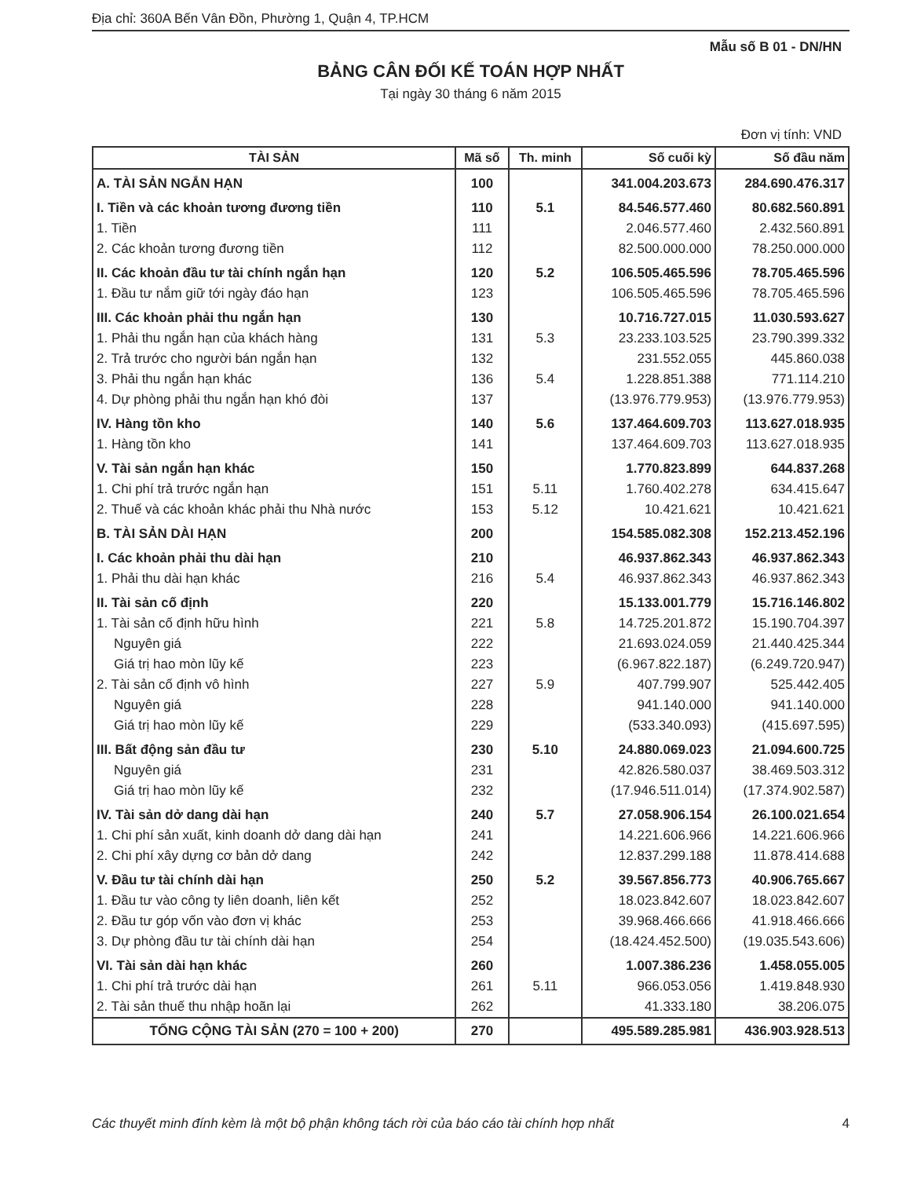Địa chỉ: 360A Bến Vân Đồn, Phường 1, Quận 4, TP.HCM
Mẫu số B 01 - DN/HN
BẢNG CÂN ĐỐI KẾ TOÁN HỢP NHẤT
Tại ngày 30 tháng 6 năm 2015
Đơn vị tính: VND
| TÀI SẢN | Mã số | Th. minh | Số cuối kỳ | Số đầu năm |
| --- | --- | --- | --- | --- |
| A. TÀI SẢN NGẮN HẠN | 100 | | 341.004.203.673 | 284.690.476.317 |
| I. Tiền và các khoản tương đương tiền | 110 | 5.1 | 84.546.577.460 | 80.682.560.891 |
| 1. Tiền | 111 | | 2.046.577.460 | 2.432.560.891 |
| 2. Các khoản tương đương tiền | 112 | | 82.500.000.000 | 78.250.000.000 |
| II. Các khoản đầu tư tài chính ngắn hạn | 120 | 5.2 | 106.505.465.596 | 78.705.465.596 |
| 1. Đầu tư nắm giữ tới ngày đáo hạn | 123 | | 106.505.465.596 | 78.705.465.596 |
| III. Các khoản phải thu ngắn hạn | 130 | | 10.716.727.015 | 11.030.593.627 |
| 1. Phải thu ngắn hạn của khách hàng | 131 | 5.3 | 23.233.103.525 | 23.790.399.332 |
| 2. Trả trước cho người bán ngắn hạn | 132 | | 231.552.055 | 445.860.038 |
| 3. Phải thu ngắn hạn khác | 136 | 5.4 | 1.228.851.388 | 771.114.210 |
| 4. Dự phòng phải thu ngắn hạn khó đòi | 137 | | (13.976.779.953) | (13.976.779.953) |
| IV. Hàng tồn kho | 140 | 5.6 | 137.464.609.703 | 113.627.018.935 |
| 1. Hàng tồn kho | 141 | | 137.464.609.703 | 113.627.018.935 |
| V. Tài sản ngắn hạn khác | 150 | | 1.770.823.899 | 644.837.268 |
| 1. Chi phí trả trước ngắn hạn | 151 | 5.11 | 1.760.402.278 | 634.415.647 |
| 2. Thuế và các khoản khác phải thu Nhà nước | 153 | 5.12 | 10.421.621 | 10.421.621 |
| B. TÀI SẢN DÀI HẠN | 200 | | 154.585.082.308 | 152.213.452.196 |
| I. Các khoản phải thu dài hạn | 210 | | 46.937.862.343 | 46.937.862.343 |
| 1. Phải thu dài hạn khác | 216 | 5.4 | 46.937.862.343 | 46.937.862.343 |
| II. Tài sản cố định | 220 | | 15.133.001.779 | 15.716.146.802 |
| 1. Tài sản cố định hữu hình | 221 | 5.8 | 14.725.201.872 | 15.190.704.397 |
| Nguyên giá | 222 | | 21.693.024.059 | 21.440.425.344 |
| Giá trị hao mòn lũy kế | 223 | | (6.967.822.187) | (6.249.720.947) |
| 2. Tài sản cố định vô hình | 227 | 5.9 | 407.799.907 | 525.442.405 |
| Nguyên giá | 228 | | 941.140.000 | 941.140.000 |
| Giá trị hao mòn lũy kế | 229 | | (533.340.093) | (415.697.595) |
| III. Bất động sản đầu tư | 230 | 5.10 | 24.880.069.023 | 21.094.600.725 |
| Nguyên giá | 231 | | 42.826.580.037 | 38.469.503.312 |
| Giá trị hao mòn lũy kế | 232 | | (17.946.511.014) | (17.374.902.587) |
| IV. Tài sản dở dang dài hạn | 240 | 5.7 | 27.058.906.154 | 26.100.021.654 |
| 1. Chi phí sản xuất, kinh doanh dở dang dài hạn | 241 | | 14.221.606.966 | 14.221.606.966 |
| 2. Chi phí xây dựng cơ bản dở dang | 242 | | 12.837.299.188 | 11.878.414.688 |
| V. Đầu tư tài chính dài hạn | 250 | 5.2 | 39.567.856.773 | 40.906.765.667 |
| 1. Đầu tư vào công ty liên doanh, liên kết | 252 | | 18.023.842.607 | 18.023.842.607 |
| 2. Đầu tư góp vốn vào đơn vị khác | 253 | | 39.968.466.666 | 41.918.466.666 |
| 3. Dự phòng đầu tư tài chính dài hạn | 254 | | (18.424.452.500) | (19.035.543.606) |
| VI. Tài sản dài hạn khác | 260 | | 1.007.386.236 | 1.458.055.005 |
| 1. Chi phí trả trước dài hạn | 261 | 5.11 | 966.053.056 | 1.419.848.930 |
| 2. Tài sản thuế thu nhập hoãn lại | 262 | | 41.333.180 | 38.206.075 |
| TỔNG CỘNG TÀI SẢN (270 = 100 + 200) | 270 | | 495.589.285.981 | 436.903.928.513 |
Các thuyết minh đính kèm là một bộ phận không tách rời của báo cáo tài chính hợp nhất 4